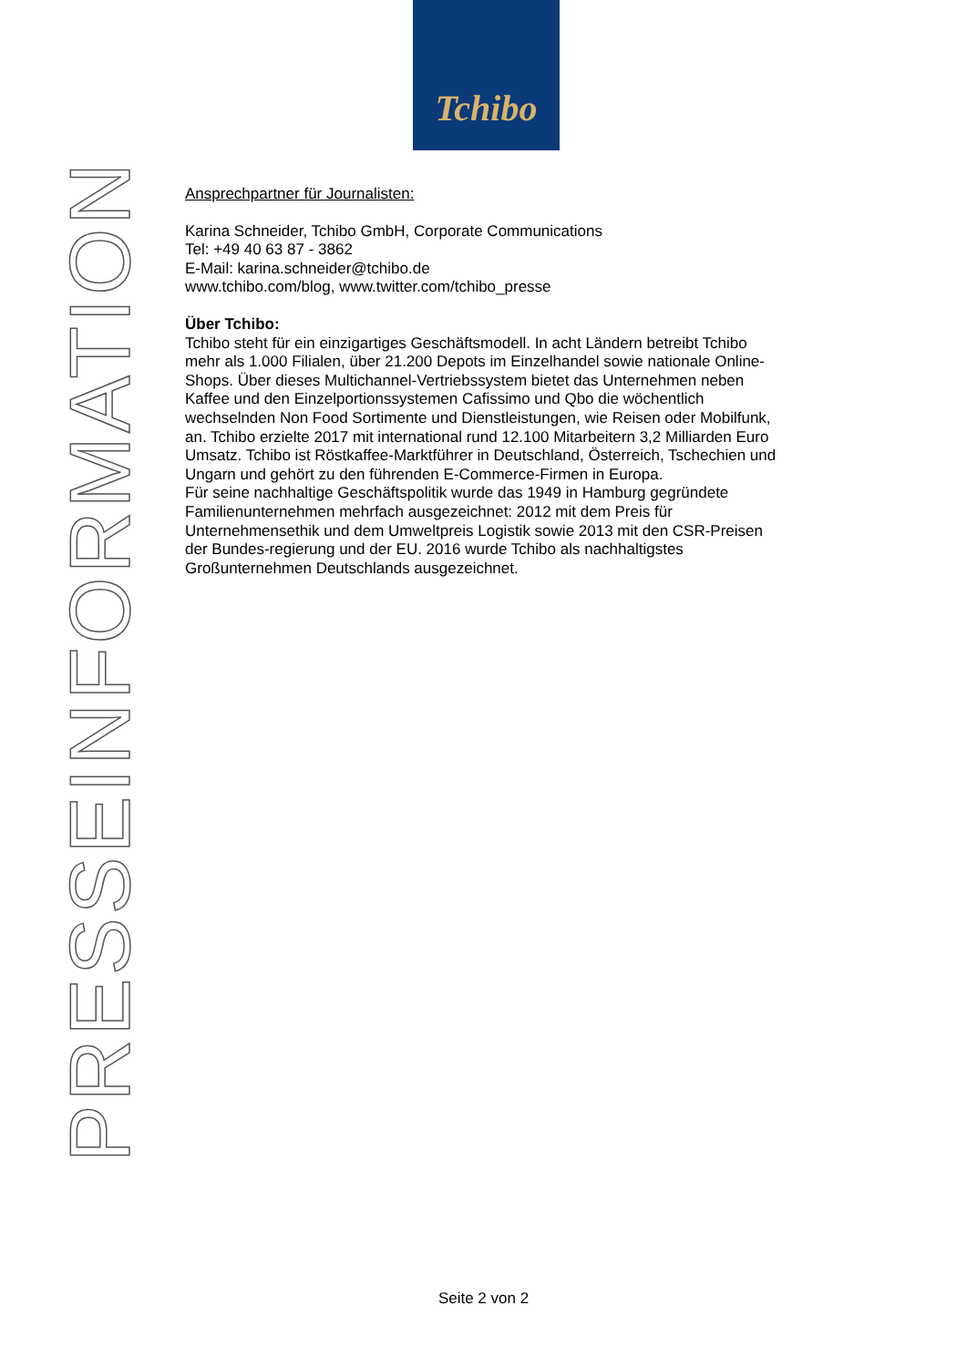Tchibo
PRESSEINFORMATION
Ansprechpartner für Journalisten:
Karina Schneider, Tchibo GmbH, Corporate Communications
Tel: +49 40 63 87 - 3862
E-Mail: karina.schneider@tchibo.de
www.tchibo.com/blog, www.twitter.com/tchibo_presse
Über Tchibo:
Tchibo steht für ein einzigartiges Geschäftsmodell. In acht Ländern betreibt Tchibo mehr als 1.000 Filialen, über 21.200 Depots im Einzelhandel sowie nationale Online-Shops. Über dieses Multichannel-Vertriebssystem bietet das Unternehmen neben Kaffee und den Einzelportionssystemen Cafissimo und Qbo die wöchentlich wechselnden Non Food Sortimente und Dienstleistungen, wie Reisen oder Mobilfunk, an. Tchibo erzielte 2017 mit international rund 12.100 Mitarbeitern 3,2 Milliarden Euro Umsatz. Tchibo ist Röstkaffee-Marktführer in Deutschland, Österreich, Tschechien und Ungarn und gehört zu den führenden E-Commerce-Firmen in Europa.
Für seine nachhaltige Geschäftspolitik wurde das 1949 in Hamburg gegründete Familienunternehmen mehrfach ausgezeichnet: 2012 mit dem Preis für Unternehmensethik und dem Umweltpreis Logistik sowie 2013 mit den CSR-Preisen der Bundes-regierung und der EU. 2016 wurde Tchibo als nachhaltigstes Großunternehmen Deutschlands ausgezeichnet.
Seite 2 von 2